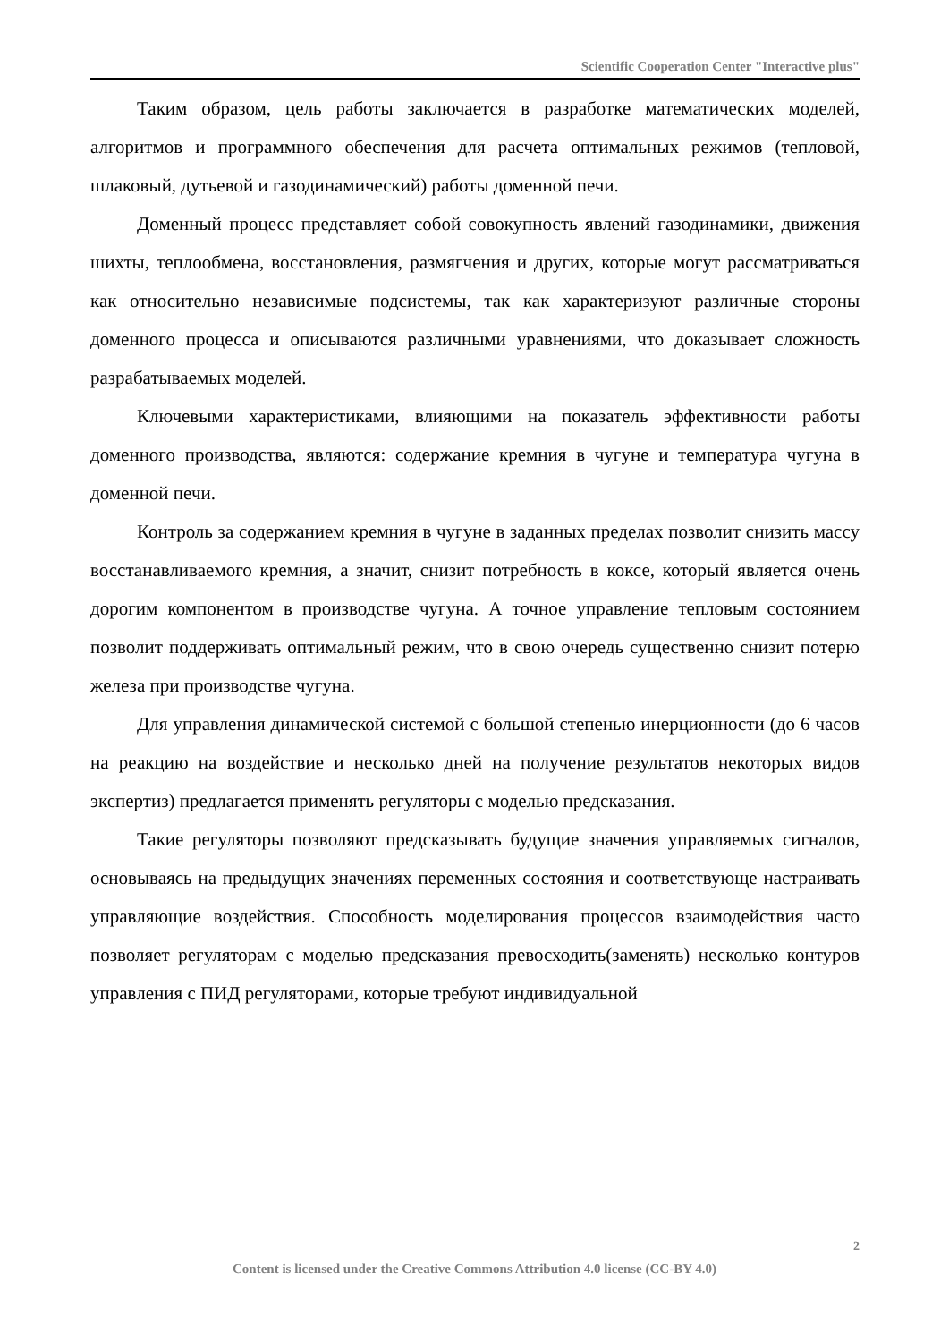Scientific Cooperation Center "Interactive plus"
Таким образом, цель работы заключается в разработке математических моделей, алгоритмов и программного обеспечения для расчета оптимальных режимов (тепловой, шлаковый, дутьевой и газодинамический) работы доменной печи.
Доменный процесс представляет собой совокупность явлений газодинамики, движения шихты, теплообмена, восстановления, размягчения и других, которые могут рассматриваться как относительно независимые подсистемы, так как характеризуют различные стороны доменного процесса и описываются различными уравнениями, что доказывает сложность разрабатываемых моделей.
Ключевыми характеристиками, влияющими на показатель эффективности работы доменного производства, являются: содержание кремния в чугуне и температура чугуна в доменной печи.
Контроль за содержанием кремния в чугуне в заданных пределах позволит снизить массу восстанавливаемого кремния, а значит, снизит потребность в коксе, который является очень дорогим компонентом в производстве чугуна. А точное управление тепловым состоянием позволит поддерживать оптимальный режим, что в свою очередь существенно снизит потерю железа при производстве чугуна.
Для управления динамической системой с большой степенью инерционности (до 6 часов на реакцию на воздействие и несколько дней на получение результатов некоторых видов экспертиз) предлагается применять регуляторы с моделью предсказания.
Такие регуляторы позволяют предсказывать будущие значения управляемых сигналов, основываясь на предыдущих значениях переменных состояния и соответствующе настраивать управляющие воздействия. Способность моделирования процессов взаимодействия часто позволяет регуляторам с моделью предсказания превосходить(заменять) несколько контуров управления с ПИД регуляторами, которые требуют индивидуальной
2
Content is licensed under the Creative Commons Attribution 4.0 license (CC-BY 4.0)